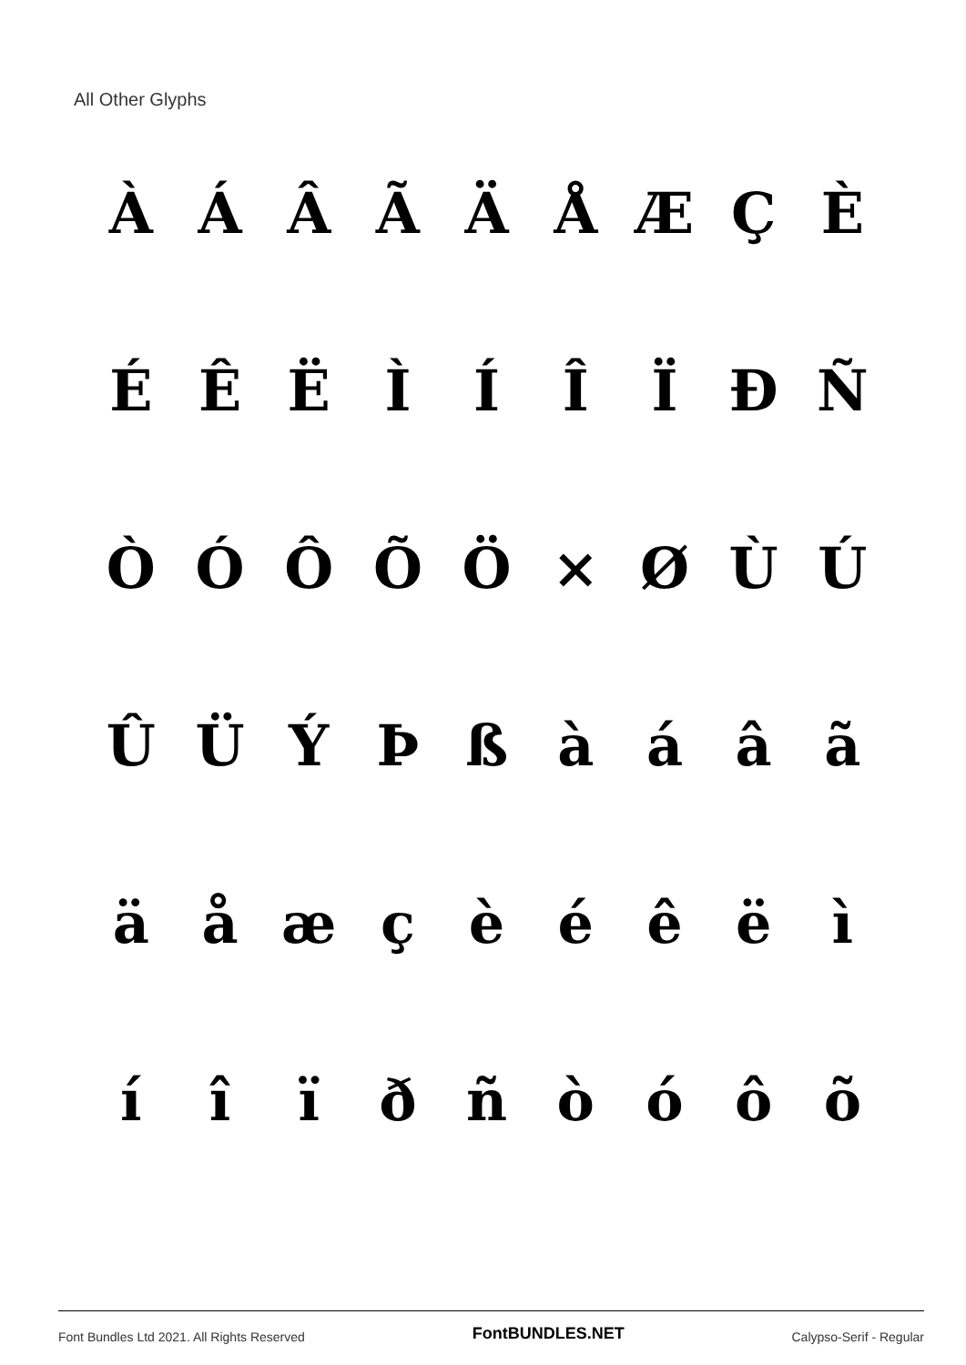All Other Glyphs
À Á Â Ã Ä Å Æ Ç È
É Ê Ë Ì Í Î Ï Ð Ñ
Ò Ó Ô Õ Ö × Ø Ù Ú
Û Ü Ý Þ ß à á â ã
ä å æ ç è é ê ë ì
í î ï ð ñ ò ó ô õ
Font Bundles Ltd 2021. All Rights Reserved FontBUNDLES.NET Calypso-Serif - Regular